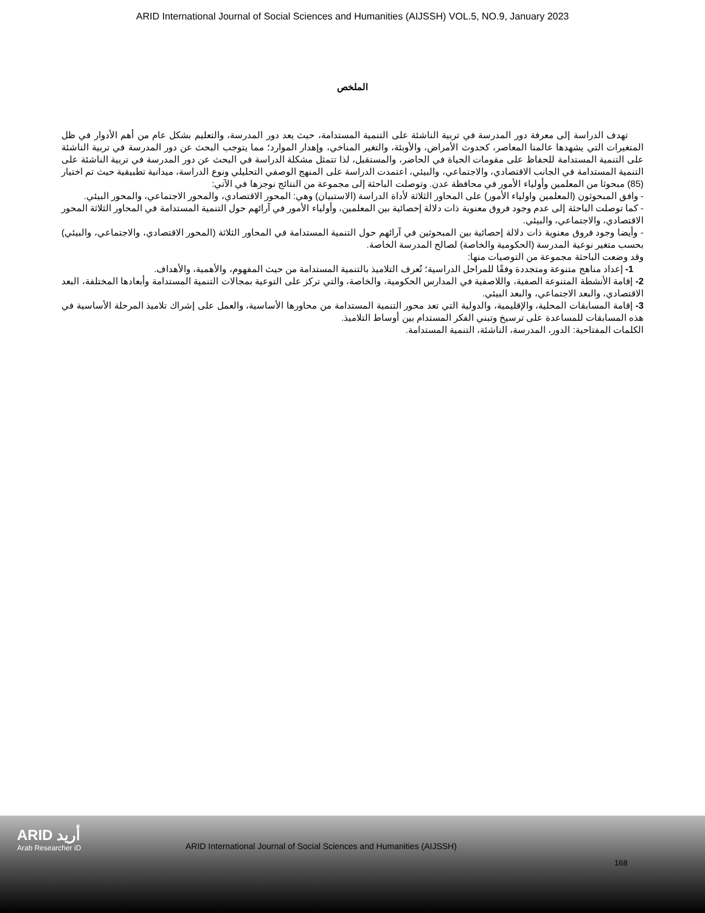ARID International Journal of Social Sciences and Humanities (AIJSSH) VOL.5, NO.9, January 2023
الملخص
تهدف الدراسة إلى معرفة دور المدرسة في تربية الناشئة على التنمية المستدامة، حيث يعد دور المدرسة، والتعليم بشكل عام من أهم الأدوار في ظل المتغيرات التي يشهدها عالمنا المعاصر، كحدوث الأمراض، والأوبئة، والتغير المناخي، وإهدار الموارد؛ مما يتوجب البحث عن دور المدرسة في تربية الناشئة على التنمية المستدامة للحفاظ على مقومات الحياة في الحاضر، والمستقبل، لذا تتمثل مشكلة الدراسة في البحث عن دور المدرسة في تربية الناشئة على التنمية المستدامة في الجانب الاقتصادي، والاجتماعي، والبيئي، اعتمدت الدراسة على المنهج الوصفي التحليلي ونوع الدراسة، ميدانية تطبيقية حيث تم اختيار (85) مبحوثا من المعلمين وأولياء الأمور في محافظة عدن. وتوصلت الباحثة إلى مجموعة من النتائج نوجزها في الآتي:
- وافق المبحوثون (المعلمين واولياء الأمور) على المحاور الثلاثة لأداة الدراسة (الاستبيان) وهي: المحور الاقتصادي، والمحور الاجتماعي، والمحور البيئي.
- كما توصلت الباحثة إلى عدم وجود فروق معنوية ذات دلالة إحصائية بين المعلمين، وأولياء الأمور في آرائهم حول التنمية المستدامة في المحاور الثلاثة المحور الاقتصادي، والاجتماعي، والبيئي.
- وأيضا وجود فروق معنوية ذات دلالة إحصائية بين المبحوثين في آرائهم حول التنمية المستدامة في المحاور الثلاثة (المحور الاقتصادي، والاجتماعي، والبيئي) بحسب متغير نوعية المدرسة (الحكومية والخاصة) لصالح المدرسة الخاصة.
وقد وضعت الباحثة مجموعة من التوصيات منها:
1- إعداد مناهج متنوعة ومتجددة وفقًا للمراحل الدراسية؛ تُعرف التلاميذ بالتنمية المستدامة من حيث المفهوم، والأهمية، والأهداف.
2- إقامة الأنشطة المتنوعة الصفية، واللاصفية في المدارس الحكومية، والخاصة، والتي تركز على التوعية بمجالات التنمية المستدامة وأبعادها المختلفة، البعد الاقتصادي، والبعد الاجتماعي، والبعد البيئي.
3- إقامة المسابقات المحلية، والإقليمية، والدولية التي تعد محور التنمية المستدامة من محاورها الأساسية، والعمل على إشراك تلاميذ المرحلة الأساسية في هذه المسابقات للمساعدة على ترسيخ وتبني الفكر المستدام بين أوساط التلاميذ.
الكلمات المفتاحية: الدور، المدرسة، الناشئة، التنمية المستدامة.
ARID أريد
Arab Researcher iD
ARID International Journal of Social Sciences and Humanities (AIJSSH)
168